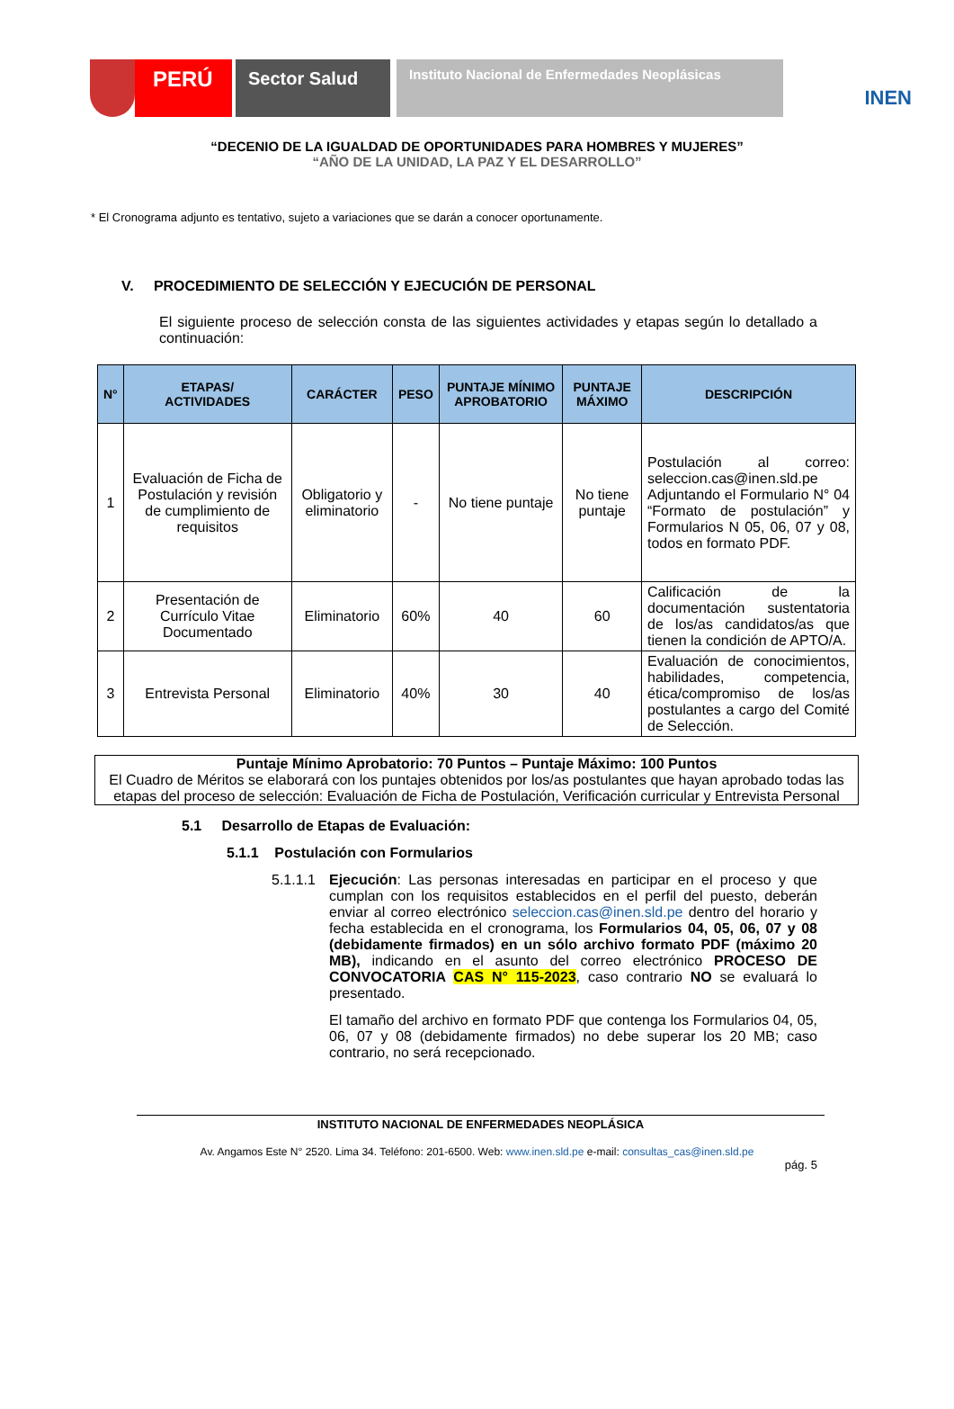PERÚ
Sector Salud
Instituto Nacional de Enfermedades Neoplásicas
INEN
“DECENIO DE LA IGUALDAD DE OPORTUNIDADES PARA HOMBRES Y MUJERES”
“AÑO DE LA UNIDAD, LA PAZ Y EL DESARROLLO”
* El Cronograma adjunto es tentativo, sujeto a variaciones que se darán a conocer oportunamente.
V. PROCEDIMIENTO DE SELECCIÓN Y EJECUCIÓN DE PERSONAL
El siguiente proceso de selección consta de las siguientes actividades y etapas según lo detallado a continuación:
| N° | ETAPAS/ ACTIVIDADES | CARÁCTER | PESO | PUNTAJE MÍNIMO APROBATORIO | PUNTAJE MÁXIMO | DESCRIPCIÓN |
| --- | --- | --- | --- | --- | --- | --- |
| 1 | Evaluación de Ficha de Postulación y revisión de cumplimiento de requisitos | Obligatorio y eliminatorio | - | No tiene puntaje | No tiene puntaje | Postulación al correo: seleccion.cas@inen.sld.pe Adjuntando el Formulario N° 04 “Formato de postulación” y Formularios N 05, 06, 07 y 08, todos en formato PDF. |
| 2 | Presentación de Currículo Vitae Documentado | Eliminatorio | 60% | 40 | 60 | Calificación de la documentación sustentatoria de los/as candidatos/as que tienen la condición de APTO/A. |
| 3 | Entrevista Personal | Eliminatorio | 40% | 30 | 40 | Evaluación de conocimientos, habilidades, competencia, ética/compromiso de los/as postulantes a cargo del Comité de Selección. |
Puntaje Mínimo Aprobatorio: 70 Puntos – Puntaje Máximo: 100 Puntos
El Cuadro de Méritos se elaborará con los puntajes obtenidos por los/as postulantes que hayan aprobado todas las etapas del proceso de selección: Evaluación de Ficha de Postulación, Verificación curricular y Entrevista Personal
5.1 Desarrollo de Etapas de Evaluación:
5.1.1 Postulación con Formularios
5.1.1.1
Ejecución: Las personas interesadas en participar en el proceso y que cumplan con los requisitos establecidos en el perfil del puesto, deberán enviar al correo electrónico seleccion.cas@inen.sld.pe dentro del horario y fecha establecida en el cronograma, los Formularios 04, 05, 06, 07 y 08 (debidamente firmados) en un sólo archivo formato PDF (máximo 20 MB), indicando en el asunto del correo electrónico PROCESO DE CONVOCATORIA CAS N° 115-2023, caso contrario NO se evaluará lo presentado.
El tamaño del archivo en formato PDF que contenga los Formularios 04, 05, 06, 07 y 08 (debidamente firmados) no debe superar los 20 MB; caso contrario, no será recepcionado.
INSTITUTO NACIONAL DE ENFERMEDADES NEOPLÁSICA
Av. Angamos Este N° 2520. Lima 34. Teléfono: 201-6500. Web: www.inen.sld.pe e-mail: consultas_cas@inen.sld.pe
pág. 5